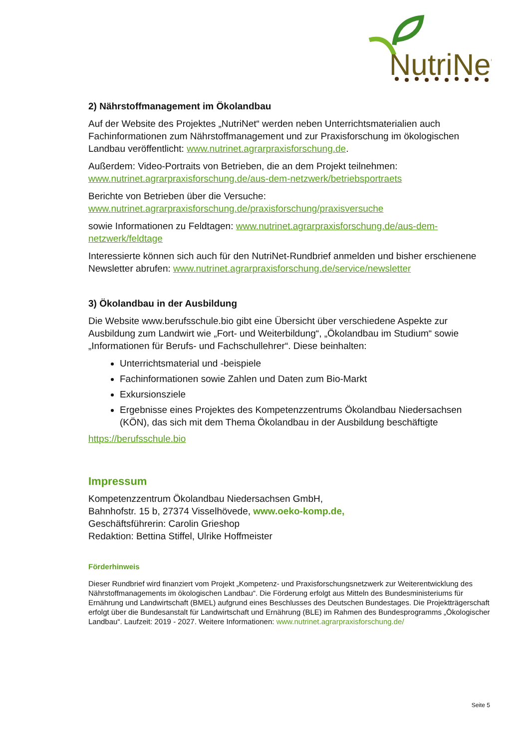NutriNet
2) Nährstoffmanagement im Ökolandbau
Auf der Website des Projektes „NutriNet“ werden neben Unterrichtsmaterialien auch Fachinformationen zum Nährstoffmanagement und zur Praxisforschung im ökologischen Landbau veröffentlicht: www.nutrinet.agrarpraxisforschung.de.
Außerdem: Video-Portraits von Betrieben, die an dem Projekt teilnehmen: www.nutrinet.agrarpraxisforschung.de/aus-dem-netzwerk/betriebsportraets
Berichte von Betrieben über die Versuche:
www.nutrinet.agrarpraxisforschung.de/praxisforschung/praxisversuche
sowie Informationen zu Feldtagen: www.nutrinet.agrarpraxisforschung.de/aus-dem-netzwerk/feldtage
Interessierte können sich auch für den NutriNet-Rundbrief anmelden und bisher erschienene Newsletter abrufen: www.nutrinet.agrarpraxisforschung.de/service/newsletter
3) Ökolandbau in der Ausbildung
Die Website www.berufsschule.bio gibt eine Übersicht über verschiedene Aspekte zur Ausbildung zum Landwirt wie „Fort- und Weiterbildung“, „Ökolandbau im Studium“ sowie „Informationen für Berufs- und Fachschullehrer“. Diese beinhalten:
Unterrichtsmaterial und -beispiele
Fachinformationen sowie Zahlen und Daten zum Bio-Markt
Exkursionsziele
Ergebnisse eines Projektes des Kompetenzzentrums Ökolandbau Niedersachsen (KÖN), das sich mit dem Thema Ökolandbau in der Ausbildung beschäftigte
https://berufsschule.bio
Impressum
Kompetenzzentrum Ökolandbau Niedersachsen GmbH,
Bahnhofstr. 15 b, 27374 Visselhövede, www.oeko-komp.de,
Geschäftsführerin: Carolin Grieshop
Redaktion: Bettina Stiffel, Ulrike Hoffmeister
Förderhinweis
Dieser Rundbrief wird finanziert vom Projekt „Kompetenz- und Praxisforschungsnetzwerk zur Weiterentwicklung des Nährstoffmanagements im ökologischen Landbau“. Die Förderung erfolgt aus Mitteln des Bundesministeriums für Ernährung und Landwirtschaft (BMEL) aufgrund eines Beschlusses des Deutschen Bundestages. Die Projektträgerschaft erfolgt über die Bundesanstalt für Landwirtschaft und Ernährung (BLE) im Rahmen des Bundesprogramms „Ökologischer Landbau“. Laufzeit: 2019 - 2027. Weitere Informationen: www.nutrinet.agrarpraxisforschung.de/
Seite 5